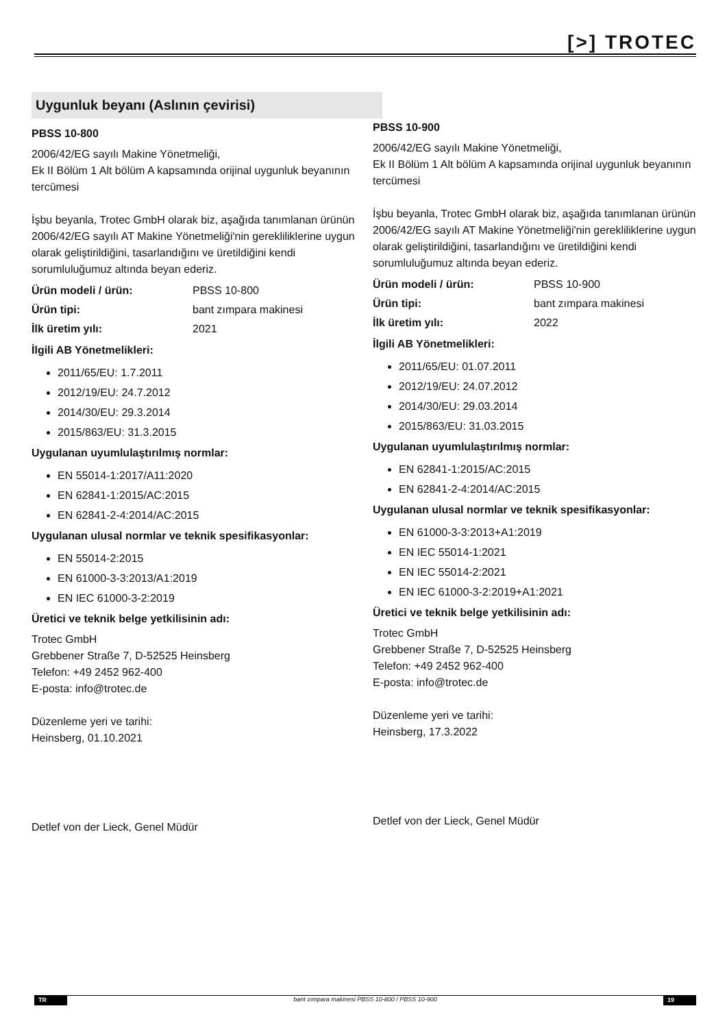[>] TROTEC
Uygunluk beyanı (Aslının çevirisi)
PBSS 10-800
2006/42/EG sayılı Makine Yönetmeliği,
Ek II Bölüm 1 Alt bölüm A kapsamında orijinal uygunluk beyanının tercümesi
İşbu beyanla, Trotec GmbH olarak biz, aşağıda tanımlanan ürünün 2006/42/EG sayılı AT Makine Yönetmeliği'nin gerekliliklerine uygun olarak geliştirildiğini, tasarlandığını ve üretildiğini kendi sorumluluğumuz altında beyan ederiz.
Ürün modeli / ürün: PBSS 10-800
Ürün tipi: bant zımpara makinesi
İlk üretim yılı: 2021
İlgili AB Yönetmelikleri:
2011/65/EU: 1.7.2011
2012/19/EU: 24.7.2012
2014/30/EU: 29.3.2014
2015/863/EU: 31.3.2015
Uygulanan uyumlulaştırılmış normlar:
EN 55014-1:2017/A11:2020
EN 62841-1:2015/AC:2015
EN 62841-2-4:2014/AC:2015
Uygulanan ulusal normlar ve teknik spesifikasyonlar:
EN 55014-2:2015
EN 61000-3-3:2013/A1:2019
EN IEC 61000-3-2:2019
Üretici ve teknik belge yetkilisinin adı:
Trotec GmbH
Grebbener Straße 7, D-52525 Heinsberg
Telefon: +49 2452 962-400
E-posta: info@trotec.de
Düzenleme yeri ve tarihi:
Heinsberg, 01.10.2021
Detlef von der Lieck, Genel Müdür
PBSS 10-900
2006/42/EG sayılı Makine Yönetmeliği,
Ek II Bölüm 1 Alt bölüm A kapsamında orijinal uygunluk beyanının tercümesi
İşbu beyanla, Trotec GmbH olarak biz, aşağıda tanımlanan ürünün 2006/42/EG sayılı AT Makine Yönetmeliği'nin gerekliliklerine uygun olarak geliştirildiğini, tasarlandığını ve üretildiğini kendi sorumluluğumuz altında beyan ederiz.
Ürün modeli / ürün: PBSS 10-900
Ürün tipi: bant zımpara makinesi
İlk üretim yılı: 2022
İlgili AB Yönetmelikleri:
2011/65/EU: 01.07.2011
2012/19/EU: 24.07.2012
2014/30/EU: 29.03.2014
2015/863/EU: 31.03.2015
Uygulanan uyumlulaştırılmış normlar:
EN 62841-1:2015/AC:2015
EN 62841-2-4:2014/AC:2015
Uygulanan ulusal normlar ve teknik spesifikasyonlar:
EN 61000-3-3:2013+A1:2019
EN IEC 55014-1:2021
EN IEC 55014-2:2021
EN IEC 61000-3-2:2019+A1:2021
Üretici ve teknik belge yetkilisinin adı:
Trotec GmbH
Grebbener Straße 7, D-52525 Heinsberg
Telefon: +49 2452 962-400
E-posta: info@trotec.de
Düzenleme yeri ve tarihi:
Heinsberg, 17.3.2022
Detlef von der Lieck, Genel Müdür
TR bant zımpara makinesi PBSS 10-800 / PBSS 10-900
19